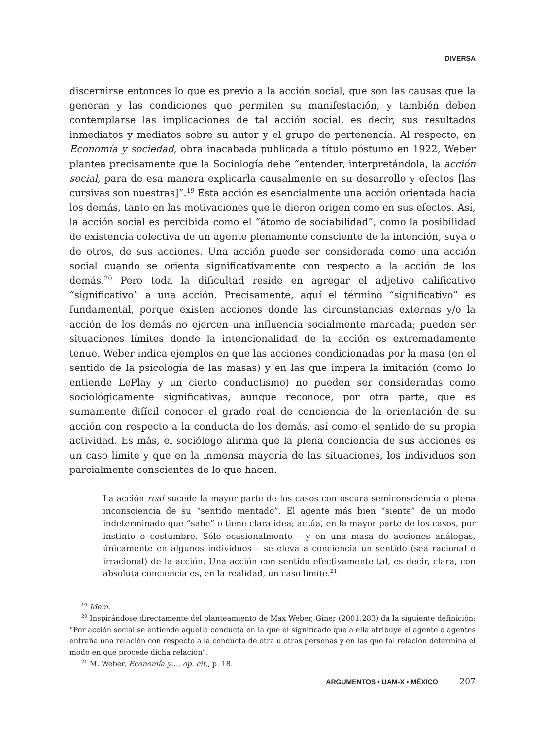DIVERSA
discernirse entonces lo que es previo a la acción social, que son las causas que la generan y las condiciones que permiten su manifestación, y también deben contemplarse las implicaciones de tal acción social, es decir, sus resultados inmediatos y mediatos sobre su autor y el grupo de pertenencia. Al respecto, en Economía y sociedad, obra inacabada publicada a título póstumo en 1922, Weber plantea precisamente que la Sociología debe “entender, interpretándola, la acción social, para de esa manera explicarla causalmente en su desarrollo y efectos [las cursivas son nuestras]”.<sup>19</sup> Esta acción es esencialmente una acción orientada hacia los demás, tanto en las motivaciones que le dieron origen como en sus efectos. Así, la acción social es percibida como el “átomo de sociabilidad”, como la posibilidad de existencia colectiva de un agente plenamente consciente de la intención, suya o de otros, de sus acciones. Una acción puede ser considerada como una acción social cuando se orienta significativamente con respecto a la acción de los demás.<sup>20</sup> Pero toda la dificultad reside en agregar el adjetivo calificativo “significativo” a una acción. Precisamente, aquí el término “significativo” es fundamental, porque existen acciones donde las circunstancias externas y/o la acción de los demás no ejercen una influencia socialmente marcada; pueden ser situaciones límites donde la intencionalidad de la acción es extremadamente tenue. Weber indica ejemplos en que las acciones condicionadas por la masa (en el sentido de la psicología de las masas) y en las que impera la imitación (como lo entiende LePlay y un cierto conductismo) no pueden ser consideradas como sociológicamente significativas, aunque reconoce, por otra parte, que es sumamente difícil conocer el grado real de conciencia de la orientación de su acción con respecto a la conducta de los demás, así como el sentido de su propia actividad. Es más, el sociólogo afirma que la plena conciencia de sus acciones es un caso límite y que en la inmensa mayoría de las situaciones, los individuos son parcialmente conscientes de lo que hacen.
La acción real sucede la mayor parte de los casos con oscura semiconsciencia o plena inconsciencia de su “sentido mentado”. El agente más bien “siente” de un modo indeterminado que “sabe” o tiene clara idea; actúa, en la mayor parte de los casos, por instinto o costumbre. Sólo ocasionalmente —y en una masa de acciones análogas, únicamente en algunos individuos— se eleva a conciencia un sentido (sea racional o irracional) de la acción. Una acción con sentido efectivamente tal, es decir, clara, con absoluta conciencia es, en la realidad, un caso límite.<sup>21</sup>
<sup>19</sup> Idem.
<sup>20</sup> Inspirándose directamente del planteamiento de Max Weber, Giner (2001:283) da la siguiente definición: “Por acción social se entiende aquella conducta en la que el significado que a ella atribuye el agente o agentes entraña una relación con respecto a la conducta de otra u otras personas y en las que tal relación determina el modo en que procede dicha relación”.
<sup>21</sup> M. Weber, Economía y…, op. cit., p. 18.
ARGUMENTOS • UAM-X • MÉXICO 207